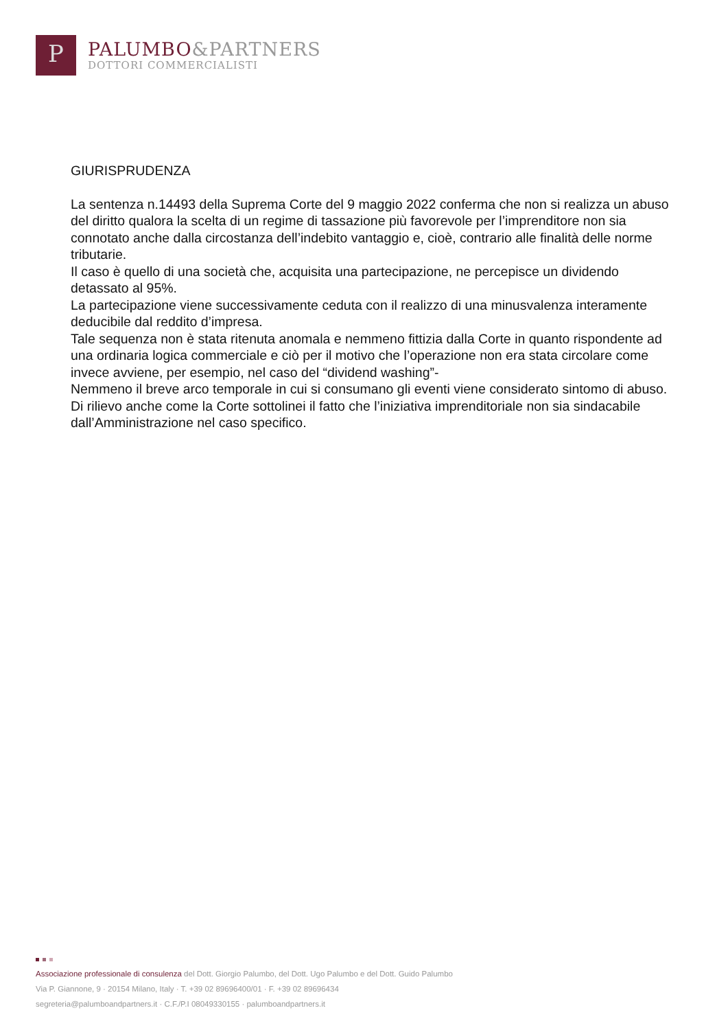P
PALUMBO&PARTNERS
DOTTORI COMMERCIALISTI
GIURISPRUDENZA
La sentenza n.14493 della Suprema Corte del 9 maggio 2022 conferma che non si realizza un abuso del diritto qualora la scelta di un regime di tassazione più favorevole per l’imprenditore non sia connotato anche dalla circostanza dell’indebito vantaggio e, cioè, contrario alle finalità delle norme tributarie.
Il caso è quello di una società che, acquisita una partecipazione, ne percepisce un dividendo detassato al 95%.
La partecipazione viene successivamente ceduta con il realizzo di una minusvalenza interamente deducibile dal reddito d’impresa.
Tale sequenza non è stata ritenuta anomala e nemmeno fittizia dalla Corte in quanto rispondente ad una ordinaria logica commerciale e ciò per il motivo che l’operazione non era stata circolare come invece avviene, per esempio, nel caso del “dividend washing”-
Nemmeno il breve arco temporale in cui si consumano gli eventi viene considerato sintomo di abuso.
Di rilievo anche come la Corte sottolinei il fatto che l’iniziativa imprenditoriale non sia sindacabile dall’Amministrazione nel caso specifico.
Associazione professionale di consulenza del Dott. Giorgio Palumbo, del Dott. Ugo Palumbo e del Dott. Guido Palumbo
Via P. Giannone, 9 · 20154 Milano, Italy · T. +39 02 89696400/01 · F. +39 02 89696434
segreteria@palumboandpartners.it · C.F./P.I 08049330155 · palumboandpartners.it